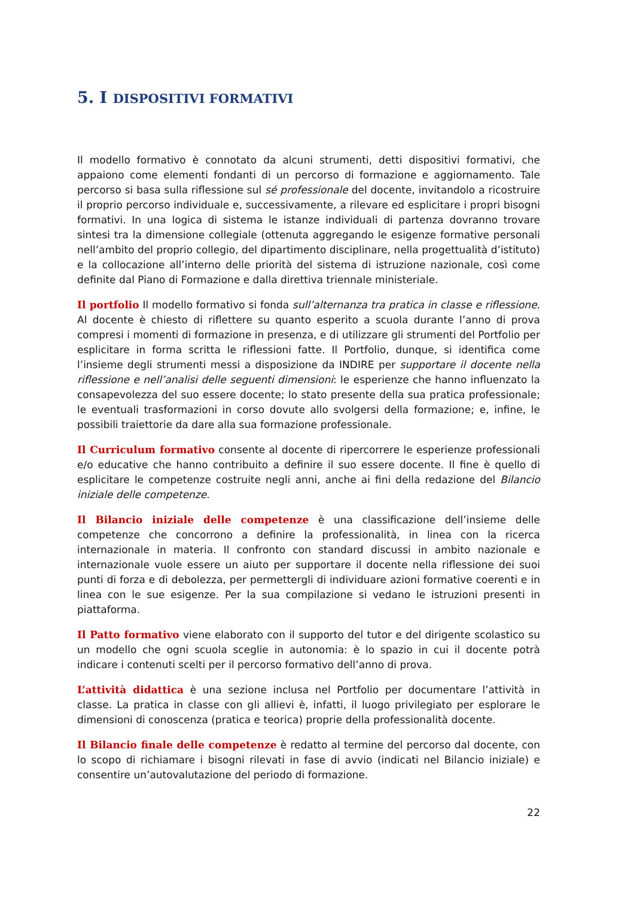5. I DISPOSITIVI FORMATIVI
Il modello formativo è connotato da alcuni strumenti, detti dispositivi formativi, che appaiono come elementi fondanti di un percorso di formazione e aggiornamento. Tale percorso si basa sulla riflessione sul sé professionale del docente, invitandolo a ricostruire il proprio percorso individuale e, successivamente, a rilevare ed esplicitare i propri bisogni formativi. In una logica di sistema le istanze individuali di partenza dovranno trovare sintesi tra la dimensione collegiale (ottenuta aggregando le esigenze formative personali nell’ambito del proprio collegio, del dipartimento disciplinare, nella progettualità d’istituto) e la collocazione all’interno delle priorità del sistema di istruzione nazionale, così come definite dal Piano di Formazione e dalla direttiva triennale ministeriale.
Il portfolio Il modello formativo si fonda sull’alternanza tra pratica in classe e riflessione. Al docente è chiesto di riflettere su quanto esperito a scuola durante l’anno di prova compresi i momenti di formazione in presenza, e di utilizzare gli strumenti del Portfolio per esplicitare in forma scritta le riflessioni fatte. Il Portfolio, dunque, si identifica come l’insieme degli strumenti messi a disposizione da INDIRE per supportare il docente nella riflessione e nell’analisi delle seguenti dimensioni: le esperienze che hanno influenzato la consapevolezza del suo essere docente; lo stato presente della sua pratica professionale; le eventuali trasformazioni in corso dovute allo svolgersi della formazione; e, infine, le possibili traiettorie da dare alla sua formazione professionale.
Il Curriculum formativo consente al docente di ripercorrere le esperienze professionali e/o educative che hanno contribuito a definire il suo essere docente. Il fine è quello di esplicitare le competenze costruite negli anni, anche ai fini della redazione del Bilancio iniziale delle competenze.
Il Bilancio iniziale delle competenze è una classificazione dell’insieme delle competenze che concorrono a definire la professionalità, in linea con la ricerca internazionale in materia. Il confronto con standard discussi in ambito nazionale e internazionale vuole essere un aiuto per supportare il docente nella riflessione dei suoi punti di forza e di debolezza, per permettergli di individuare azioni formative coerenti e in linea con le sue esigenze. Per la sua compilazione si vedano le istruzioni presenti in piattaforma.
Il Patto formativo viene elaborato con il supporto del tutor e del dirigente scolastico su un modello che ogni scuola sceglie in autonomia: è lo spazio in cui il docente potrà indicare i contenuti scelti per il percorso formativo dell’anno di prova.
L’attività didattica è una sezione inclusa nel Portfolio per documentare l’attività in classe. La pratica in classe con gli allievi è, infatti, il luogo privilegiato per esplorare le dimensioni di conoscenza (pratica e teorica) proprie della professionalità docente.
Il Bilancio finale delle competenze è redatto al termine del percorso dal docente, con lo scopo di richiamare i bisogni rilevati in fase di avvio (indicati nel Bilancio iniziale) e consentire un’autovalutazione del periodo di formazione.
22